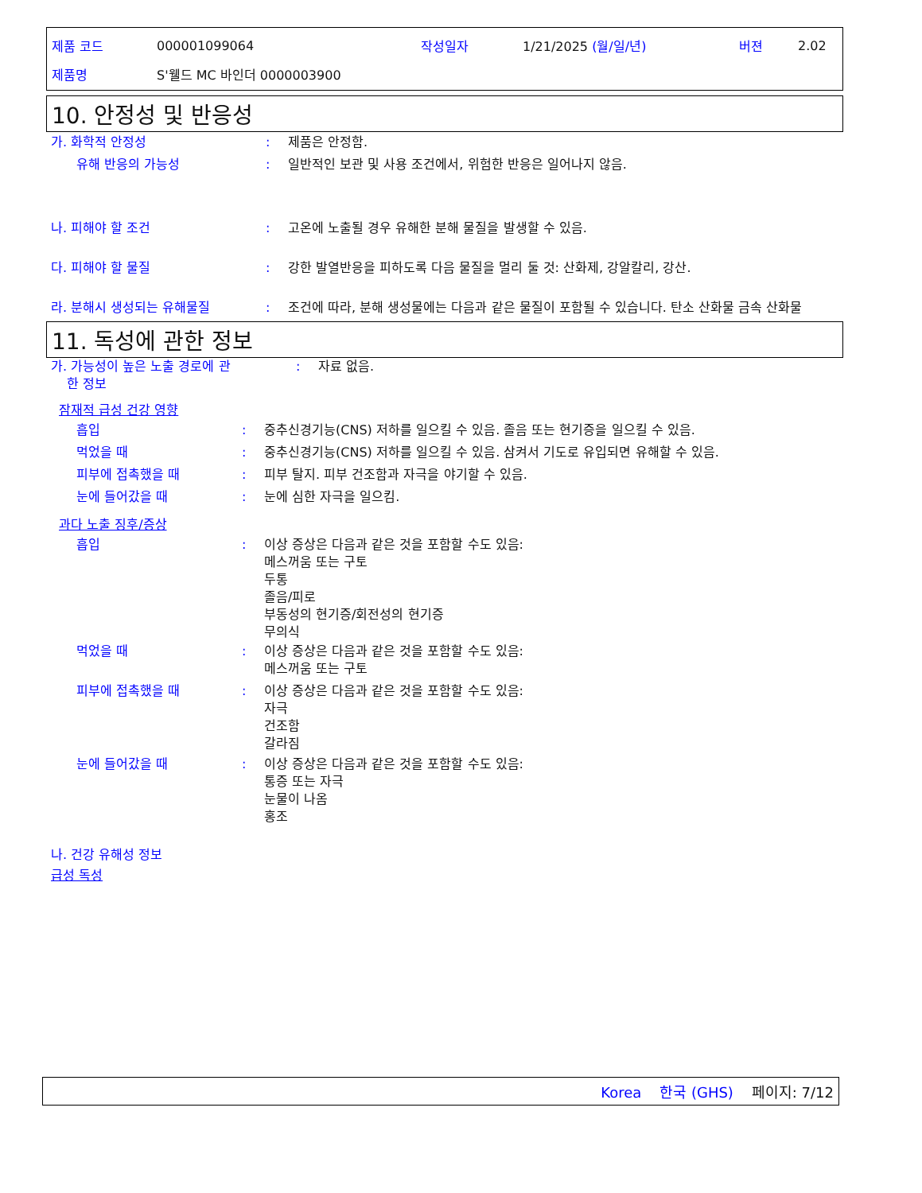제품 코드 000001099064 작성일자 1/21/2025 (월/일/년) 버젼 2.02
제품명 S'웰드 MC 바인더 0000003900
10. 안정성 및 반응성
가. 화학적 안정성: 제품은 안정함.
유해 반응의 가능성: 일반적인 보관 및 사용 조건에서, 위험한 반응은 일어나지 않음.
나. 피해야 할 조건: 고온에 노출될 경우 유해한 분해 물질을 발생할 수 있음.
다. 피해야 할 물질: 강한 발열반응을 피하도록 다음 물질을 멀리 둘 것: 산화제, 강알칼리, 강산.
라. 분해시 생성되는 유해물질: 조건에 따라, 분해 생성물에는 다음과 같은 물질이 포함될 수 있습니다. 탄소 산화물 금속 산화물
11. 독성에 관한 정보
가. 가능성이 높은 노출 경로에 관
한 정보: 자료 없음.
잠재적 급성 건강 영향
흡입: 중추신경기능(CNS) 저하를 일으킬 수 있음. 졸음 또는 현기증을 일으킬 수 있음.
먹었을 때: 중추신경기능(CNS) 저하를 일으킬 수 있음. 삼켜서 기도로 유입되면 유해할 수 있음.
피부에 접촉했을 때: 피부 탈지. 피부 건조함과 자극을 야기할 수 있음.
눈에 들어갔을 때: 눈에 심한 자극을 일으킴.
과다 노출 징후/증상
흡입: 이상 증상은 다음과 같은 것을 포함할 수도 있음:
메스꺼움 또는 구토
두통
졸음/피로
부동성의 현기증/회전성의 현기증
무의식
먹었을 때: 이상 증상은 다음과 같은 것을 포함할 수도 있음:
메스꺼움 또는 구토
피부에 접촉했을 때: 이상 증상은 다음과 같은 것을 포함할 수도 있음:
자극
건조함
갈라짐
눈에 들어갔을 때: 이상 증상은 다음과 같은 것을 포함할 수도 있음:
통증 또는 자극
눈물이 나옴
홍조
나. 건강 유해성 정보
급성 독성
Korea 한국 (GHS) 페이지: 7/12